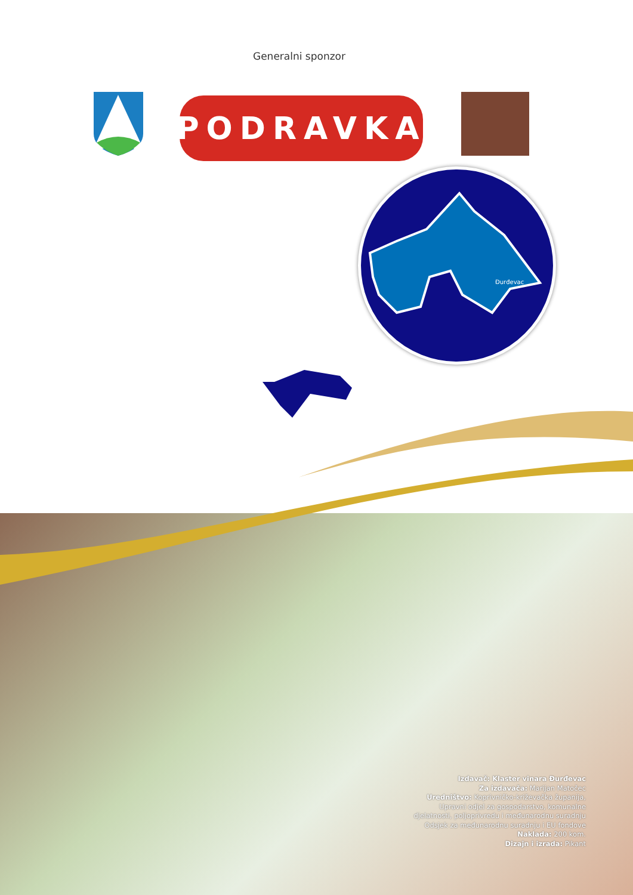Generalni sponzor
PODRAVKA
Đurđevac
Izdavač: Klaster vinara Đurđevac
Za izdavača: Marijan Matočec
Uredništvo: Koprivničko-križevačka županija,
Upravni odjel za gospodarstvo, komunalne
djelatnosti, poljoprivredu i međunarodnu suradnju
Odsjek za međunarodnu suradnju i EU fondove
Naklada: 200 kom.
Dizajn i izrada: Pikant